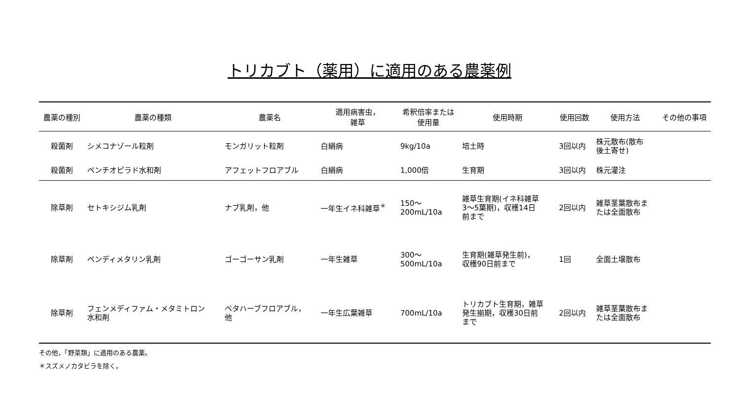トリカブト（薬用）に適用のある農薬例
| 農薬の種別 | 農薬の種類 | 農薬名 | 適用病害虫， 雑草 | 希釈倍率または 使用量 | 使用時期 | 使用回数 | 使用方法 | その他の事項 |
| --- | --- | --- | --- | --- | --- | --- | --- | --- |
| 殺菌剤 | シメコナゾール粒剤 | モンガリット粒剤 | 白絹病 | 9kg/10a | 培土時 | 3回以内 | 株元散布(散布 後土寄せ) | |
| 殺菌剤 | ペンチオピラド水和剤 | アフェットフロアブル | 白絹病 | 1,000倍 | 生育期 | 3回以内 | 株元灌注 | |
| 除草剤 | セトキシジム乳剤 | ナブ乳剤，他 | 一年生イネ科雑草<sup>＊</sup> | 150～ 200mL/10a | 雑草生育期(イネ科雑草 3～5葉期)，収穫14日 前まで | 2回以内 | 雑草茎葉散布ま たは全面散布 | |
| 除草剤 | ペンディメタリン乳剤 | ゴーゴーサン乳剤 | 一年生雑草 | 300～ 500mL/10a | 生育期(雑草発生前)， 収穫90日前まで | 1回 | 全面土壌散布 | |
| 除草剤 | フェンメディファム・メタミトロン 水和剤 | ベタハーブフロアブル， 他 | 一年生広葉雑草 | 700mL/10a | トリカブト生育期，雑草 発生揃期，収穫30日前 まで | 2回以内 | 雑草茎葉散布ま たは全面散布 | |
その他，「野菜類」に適用のある農薬。
＊スズメノカタビラを除く。